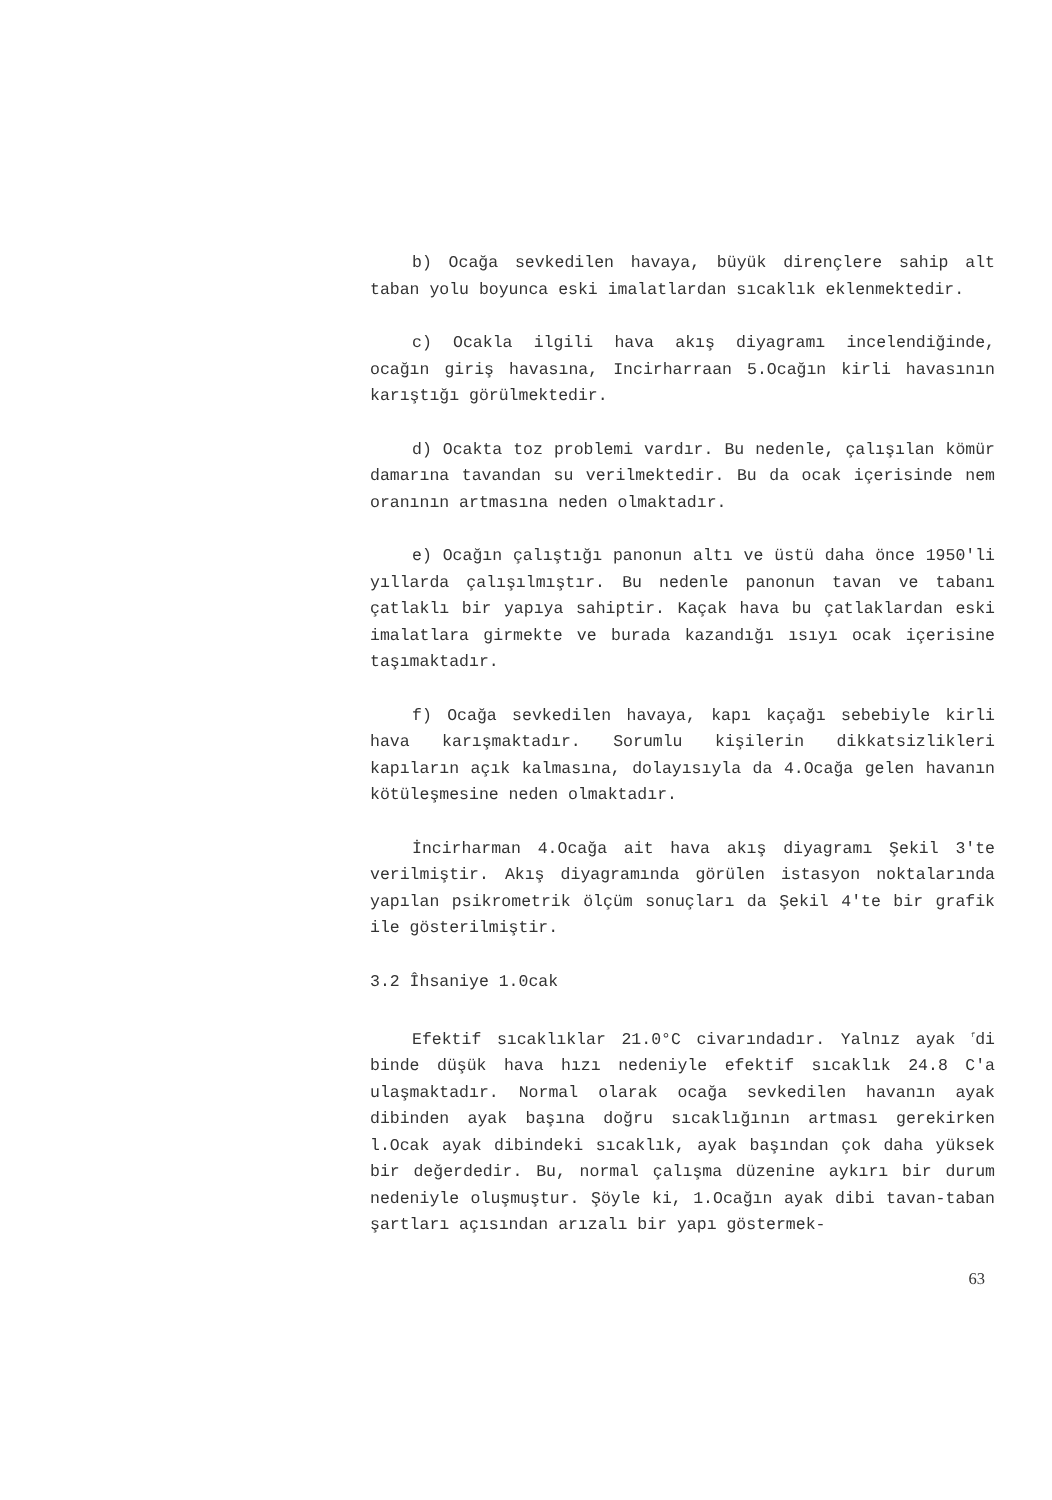b) Ocağa sevkedilen havaya, büyük dirençlere sahip alt taban yolu boyunca eski imalatlardan sıcaklık eklenmektedir.
c) Ocakla ilgili hava akış diyagramı incelendiğinde, ocağın giriş havasına, Incirharraan 5.Ocağın kirli havasının karıştığı görülmektedir.
d) Ocakta toz problemi vardır. Bu nedenle, çalışılan kömür damarına tavandan su verilmektedir. Bu da ocak içerisinde nem oranının artmasına neden olmaktadır.
e) Ocağın çalıştığı panonun altı ve üstü daha önce 1950'li yıllarda çalışılmıştır. Bu nedenle panonun tavan ve tabanı çatlaklı bir yapıya sahiptir. Kaçak hava bu çatlaklardan eski imalatlara girmekte ve burada kazandığı ısıyı ocak içerisine taşımaktadır.
f) Ocağa sevkedilen havaya, kapı kaçağı sebebiyle kirli hava karışmaktadır. Sorumlu kişilerin dikkatsizlikleri kapıların açık kalmasına, dolayısıyla da 4.Ocağa gelen havanın kötüleşmesine neden olmaktadır.
İncirharman 4.Ocağa ait hava akış diyagramı Şekil 3'te verilmiştir. Akış diyagramında görülen istasyon noktalarında yapılan psikrometrik ölçüm sonuçları da Şekil 4'te bir grafik ile gösterilmiştir.
3.2 Îhsaniye 1.0cak
Efektif sıcaklıklar 21.0°C civarındadır. Yalnız ayak <sup>f</sup>di binde düşük hava hızı nedeniyle efektif sıcaklık 24.8 C'a ulaşmaktadır. Normal olarak ocağa sevkedilen havanın ayak dibinden ayak başına doğru sıcaklığının artması gerekirken l.Ocak ayak dibindeki sıcaklık, ayak başından çok daha yüksek bir değerdedir. Bu, normal çalışma düzenine aykırı bir durum nedeniyle oluşmuştur. Şöyle ki, 1.Ocağın ayak dibi tavan-taban şartları açısından arızalı bir yapı göstermek-
63